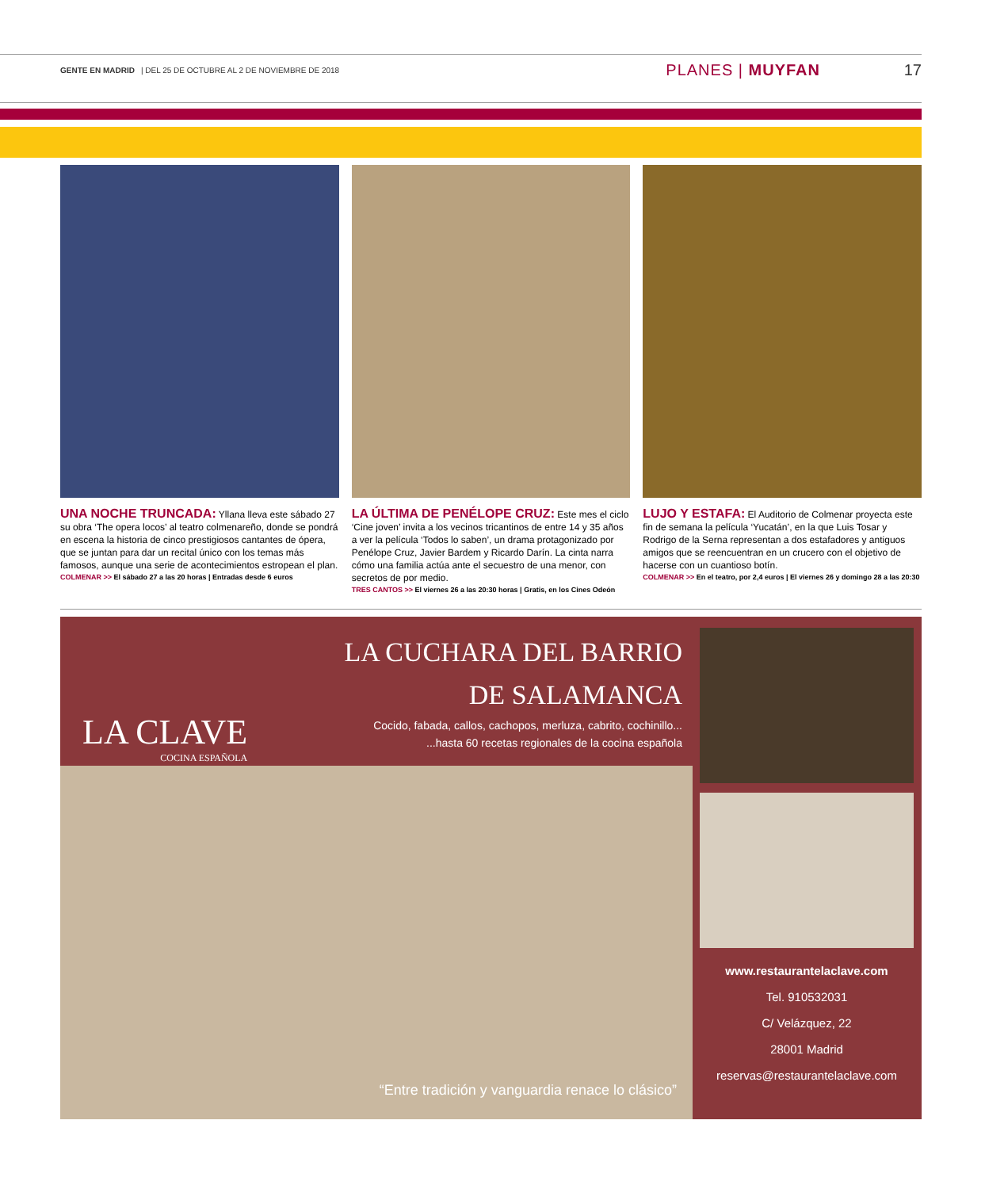GENTE EN MADRID | DEL 25 DE OCTUBRE AL 2 DE NOVIEMBRE DE 2018 PLANES | MUYFAN 17
UNA NOCHE TRUNCADA: Yllana lleva este sábado 27 su obra ‘The opera locos’ al teatro colmenareño, donde se pondrá en escena la historia de cinco prestigiosos cantantes de ópera, que se juntan para dar un recital único con los temas más famosos, aunque una serie de acontecimientos estropean el plan.
COLMENAR >> El sábado 27 a las 20 horas | Entradas desde 6 euros
LA ÚLTIMA DE PENÉLOPE CRUZ: Este mes el ciclo ‘Cine joven’ invita a los vecinos tricantinos de entre 14 y 35 años a ver la película ‘Todos lo saben’, un drama protagonizado por Penélope Cruz, Javier Bardem y Ricardo Darín. La cinta narra cómo una familia actúa ante el secuestro de una menor, con secretos de por medio.
TRES CANTOS >> El viernes 26 a las 20:30 horas | Gratis, en los Cines Odeón
LUJO Y ESTAFA: El Auditorio de Colmenar proyecta este fin de semana la película ‘Yucatán’, en la que Luis Tosar y Rodrigo de la Serna representan a dos estafadores y antiguos amigos que se reencuentran en un crucero con el objetivo de hacerse con un cuantioso botín.
COLMENAR >> En el teatro, por 2,4 euros | El viernes 26 y domingo 28 a las 20:30
LA CLAVE
COCINA ESPAÑOLA
LA CUCHARA DEL BARRIO
DE SALAMANCA
Cocido, fabada, callos, cachopos, merluza, cabrito, cochinillo...
...hasta 60 recetas regionales de la cocina española
“Entre tradición y vanguardia renace lo clásico”
www.restaurantelaclave.com
Tel. 910532031
C/ Velázquez, 22
28001 Madrid
reservas@restaurantelaclave.com